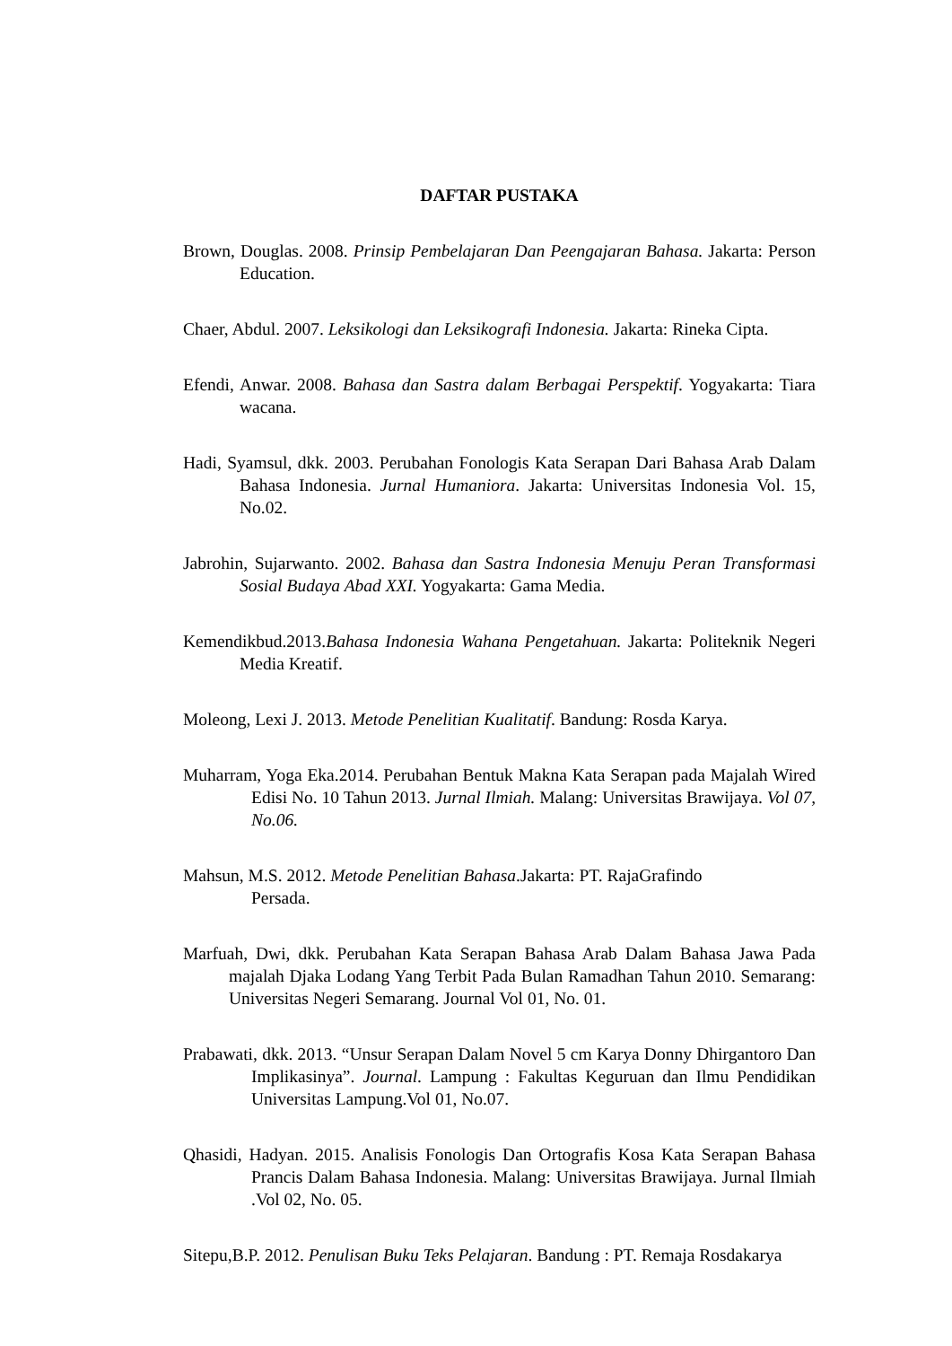DAFTAR PUSTAKA
Brown, Douglas. 2008. Prinsip Pembelajaran Dan Peengajaran Bahasa. Jakarta: Person Education.
Chaer, Abdul. 2007. Leksikologi dan Leksikografi Indonesia. Jakarta: Rineka Cipta.
Efendi, Anwar. 2008. Bahasa dan Sastra dalam Berbagai Perspektif. Yogyakarta: Tiara wacana.
Hadi, Syamsul, dkk. 2003. Perubahan Fonologis Kata Serapan Dari Bahasa Arab Dalam Bahasa Indonesia. Jurnal Humaniora. Jakarta: Universitas Indonesia Vol. 15, No.02.
Jabrohin, Sujarwanto. 2002. Bahasa dan Sastra Indonesia Menuju Peran Transformasi Sosial Budaya Abad XXI. Yogyakarta: Gama Media.
Kemendikbud.2013.Bahasa Indonesia Wahana Pengetahuan. Jakarta: Politeknik Negeri Media Kreatif.
Moleong, Lexi J. 2013. Metode Penelitian Kualitatif. Bandung: Rosda Karya.
Muharram, Yoga Eka.2014. Perubahan Bentuk Makna Kata Serapan pada Majalah Wired Edisi No. 10 Tahun 2013. Jurnal Ilmiah. Malang: Universitas Brawijaya. Vol 07, No.06.
Mahsun, M.S. 2012. Metode Penelitian Bahasa.Jakarta: PT. RajaGrafindo
Persada.
Marfuah, Dwi, dkk. Perubahan Kata Serapan Bahasa Arab Dalam Bahasa Jawa Pada majalah Djaka Lodang Yang Terbit Pada Bulan Ramadhan Tahun 2010. Semarang: Universitas Negeri Semarang. Journal Vol 01, No. 01.
Prabawati, dkk. 2013. “Unsur Serapan Dalam Novel 5 cm Karya Donny Dhirgantoro Dan Implikasinya”. Journal. Lampung : Fakultas Keguruan dan Ilmu Pendidikan Universitas Lampung.Vol 01, No.07.
Qhasidi, Hadyan. 2015. Analisis Fonologis Dan Ortografis Kosa Kata Serapan Bahasa Prancis Dalam Bahasa Indonesia. Malang: Universitas Brawijaya. Jurnal Ilmiah .Vol 02, No. 05.
Sitepu,B.P. 2012. Penulisan Buku Teks Pelajaran. Bandung : PT. Remaja Rosdakarya